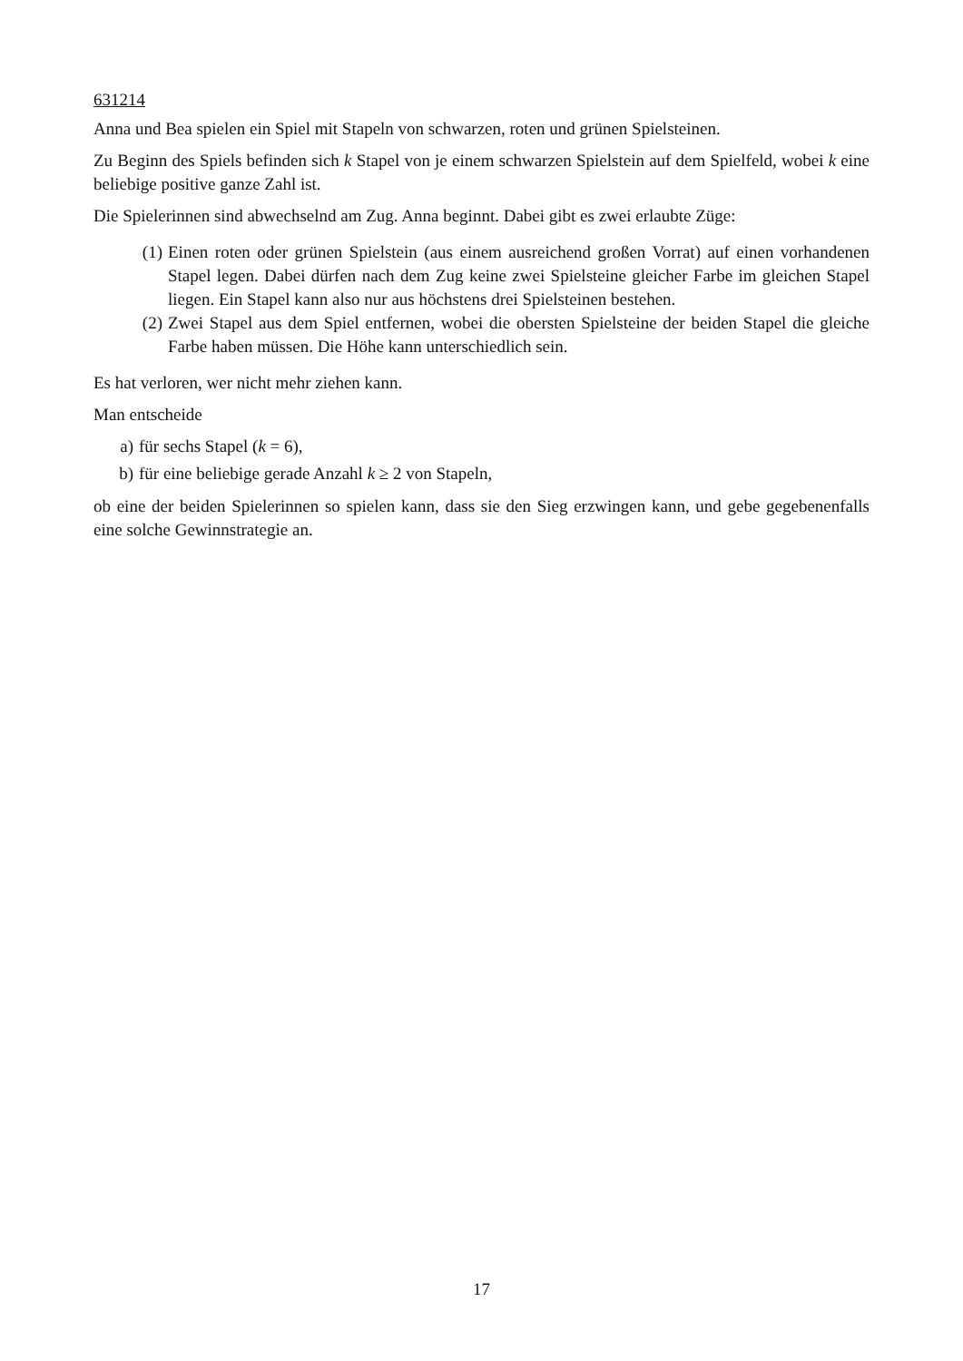631214
Anna und Bea spielen ein Spiel mit Stapeln von schwarzen, roten und grünen Spielsteinen.
Zu Beginn des Spiels befinden sich k Stapel von je einem schwarzen Spielstein auf dem Spielfeld, wobei k eine beliebige positive ganze Zahl ist.
Die Spielerinnen sind abwechselnd am Zug. Anna beginnt. Dabei gibt es zwei erlaubte Züge:
(1) Einen roten oder grünen Spielstein (aus einem ausreichend großen Vorrat) auf einen vorhandenen Stapel legen. Dabei dürfen nach dem Zug keine zwei Spielsteine gleicher Farbe im gleichen Stapel liegen. Ein Stapel kann also nur aus höchstens drei Spielsteinen bestehen.
(2) Zwei Stapel aus dem Spiel entfernen, wobei die obersten Spielsteine der beiden Stapel die gleiche Farbe haben müssen. Die Höhe kann unterschiedlich sein.
Es hat verloren, wer nicht mehr ziehen kann.
Man entscheide
a) für sechs Stapel (k = 6),
b) für eine beliebige gerade Anzahl k ≥ 2 von Stapeln,
ob eine der beiden Spielerinnen so spielen kann, dass sie den Sieg erzwingen kann, und gebe gegebenenfalls eine solche Gewinnstrategie an.
17